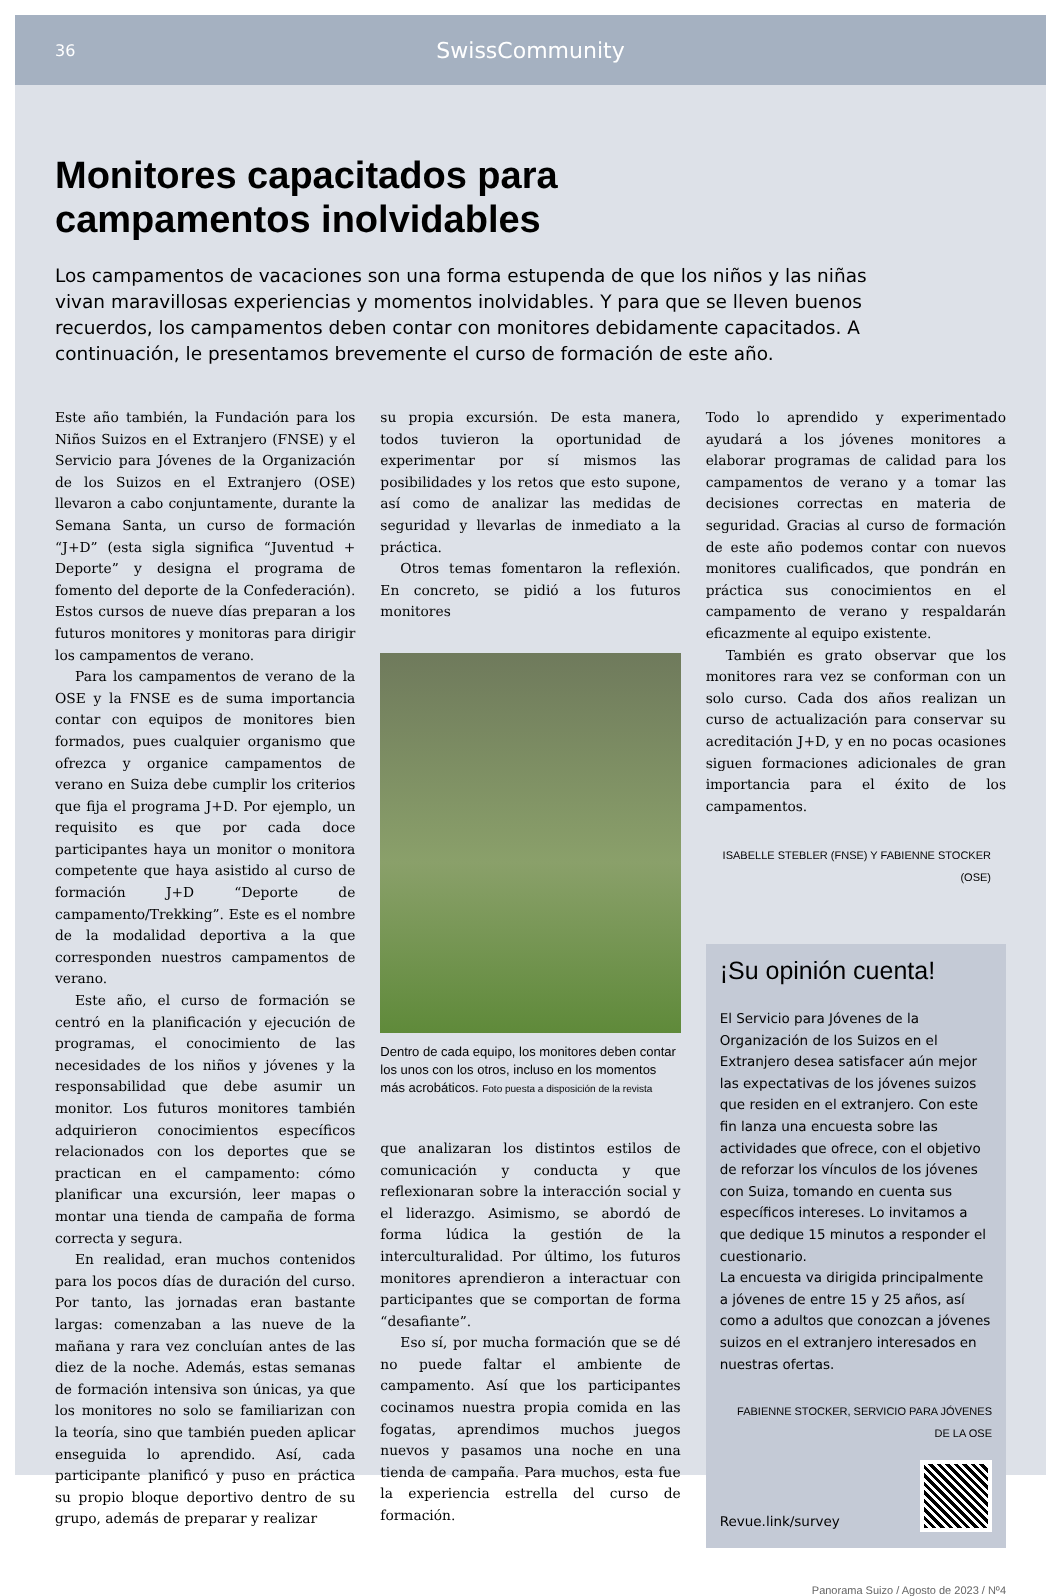36 SwissCommunity
Monitores capacitados para
campamentos inolvidables
Los campamentos de vacaciones son una forma estupenda de que los niños y las niñas vivan maravillosas experiencias y momentos inolvidables. Y para que se lleven buenos recuerdos, los campamentos deben contar con monitores debidamente capacitados. A continuación, le presentamos brevemente el curso de formación de este año.
Este año también, la Fundación para los Niños Suizos en el Extranjero (FNSE) y el Servicio para Jóvenes de la Organización de los Suizos en el Extranjero (OSE) llevaron a cabo conjuntamente, durante la Semana Santa, un curso de formación “J+D” (esta sigla significa “Juventud + Deporte” y designa el programa de fomento del deporte de la Confederación). Estos cursos de nueve días preparan a los futuros monitores y monitoras para dirigir los campamentos de verano.
Para los campamentos de verano de la OSE y la FNSE es de suma importancia contar con equipos de monitores bien formados, pues cualquier organismo que ofrezca y organice campamentos de verano en Suiza debe cumplir los criterios que fija el programa J+D. Por ejemplo, un requisito es que por cada doce participantes haya un monitor o monitora competente que haya asistido al curso de formación J+D “Deporte de campamento/Trekking”. Este es el nombre de la modalidad deportiva a la que corresponden nuestros campamentos de verano.
Este año, el curso de formación se centró en la planificación y ejecución de programas, el conocimiento de las necesidades de los niños y jóvenes y la responsabilidad que debe asumir un monitor. Los futuros monitores también adquirieron conocimientos específicos relacionados con los deportes que se practican en el campamento: cómo planificar una excursión, leer mapas o montar una tienda de campaña de forma correcta y segura.
En realidad, eran muchos contenidos para los pocos días de duración del curso. Por tanto, las jornadas eran bastante largas: comenzaban a las nueve de la mañana y rara vez concluían antes de las diez de la noche. Además, estas semanas de formación intensiva son únicas, ya que los monitores no solo se familiarizan con la teoría, sino que también pueden aplicar enseguida lo aprendido. Así, cada participante planificó y puso en práctica su propio bloque deportivo dentro de su grupo, además de preparar y realizar
su propia excursión. De esta manera, todos tuvieron la oportunidad de experimentar por sí mismos las posibilidades y los retos que esto supone, así como de analizar las medidas de seguridad y llevarlas de inmediato a la práctica.
Otros temas fomentaron la reflexión. En concreto, se pidió a los futuros monitores
Dentro de cada equipo, los monitores deben contar los unos con los otros, incluso en los momentos más acrobáticos. Foto puesta a disposición de la revista
que analizaran los distintos estilos de comunicación y conducta y que reflexionaran sobre la interacción social y el liderazgo. Asimismo, se abordó de forma lúdica la gestión de la interculturalidad. Por último, los futuros monitores aprendieron a interactuar con participantes que se comportan de forma “desafiante”.
Eso sí, por mucha formación que se dé no puede faltar el ambiente de campamento. Así que los participantes cocinamos nuestra propia comida en las fogatas, aprendimos muchos juegos nuevos y pasamos una noche en una tienda de campaña. Para muchos, esta fue la experiencia estrella del curso de formación.
Todo lo aprendido y experimentado ayudará a los jóvenes monitores a elaborar programas de calidad para los campamentos de verano y a tomar las decisiones correctas en materia de seguridad. Gracias al curso de formación de este año podemos contar con nuevos monitores cualificados, que pondrán en práctica sus conocimientos en el campamento de verano y respaldarán eficazmente al equipo existente.
También es grato observar que los monitores rara vez se conforman con un solo curso. Cada dos años realizan un curso de actualización para conservar su acreditación J+D, y en no pocas ocasiones siguen formaciones adicionales de gran importancia para el éxito de los campamentos.
ISABELLE STEBLER (FNSE) Y FABIENNE STOCKER (OSE)
¡Su opinión cuenta!
El Servicio para Jóvenes de la Organización de los Suizos en el Extranjero desea satisfacer aún mejor las expectativas de los jóvenes suizos que residen en el extranjero. Con este fin lanza una encuesta sobre las actividades que ofrece, con el objetivo de reforzar los vínculos de los jóvenes con Suiza, tomando en cuenta sus específicos intereses. Lo invitamos a que dedique 15 minutos a responder el cuestionario.
La encuesta va dirigida principalmente a jóvenes de entre 15 y 25 años, así como a adultos que conozcan a jóvenes suizos en el extranjero interesados en nuestras ofertas.
FABIENNE STOCKER, SERVICIO PARA JÓVENES DE LA OSE
Revue.link/survey
Panorama Suizo / Agosto de 2023 / Nº4